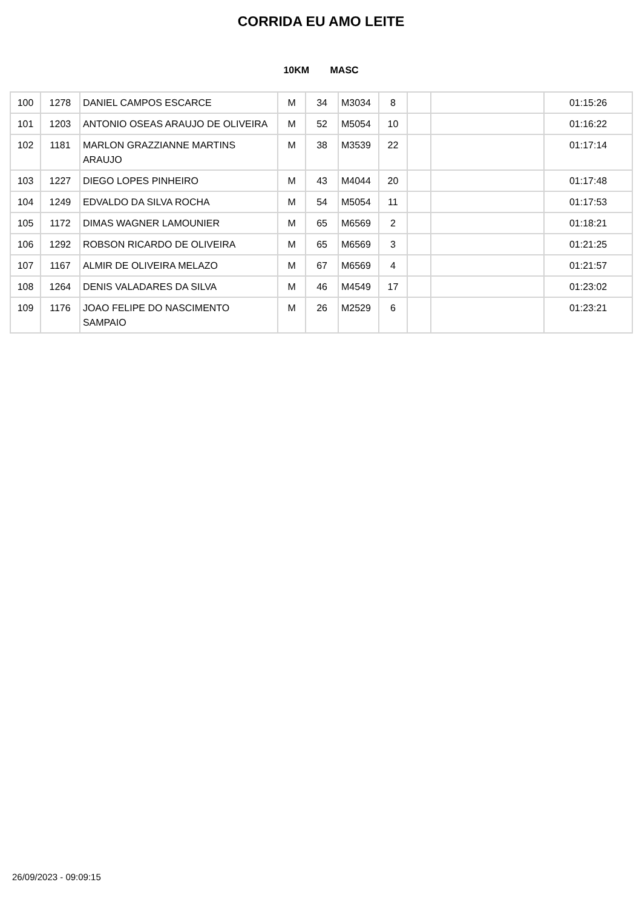CORRIDA EU AMO LEITE
10KM MASC
| 100 | 1278 | DANIEL CAMPOS ESCARCE | M | 34 | M3034 | 8 | | | 01:15:26 |
| 101 | 1203 | ANTONIO OSEAS ARAUJO DE OLIVEIRA | M | 52 | M5054 | 10 | | | 01:16:22 |
| 102 | 1181 | MARLON GRAZZIANNE MARTINS ARAUJO | M | 38 | M3539 | 22 | | | 01:17:14 |
| 103 | 1227 | DIEGO LOPES PINHEIRO | M | 43 | M4044 | 20 | | | 01:17:48 |
| 104 | 1249 | EDVALDO DA SILVA ROCHA | M | 54 | M5054 | 11 | | | 01:17:53 |
| 105 | 1172 | DIMAS WAGNER LAMOUNIER | M | 65 | M6569 | 2 | | | 01:18:21 |
| 106 | 1292 | ROBSON RICARDO DE OLIVEIRA | M | 65 | M6569 | 3 | | | 01:21:25 |
| 107 | 1167 | ALMIR DE OLIVEIRA MELAZO | M | 67 | M6569 | 4 | | | 01:21:57 |
| 108 | 1264 | DENIS VALADARES DA SILVA | M | 46 | M4549 | 17 | | | 01:23:02 |
| 109 | 1176 | JOAO FELIPE DO NASCIMENTO SAMPAIO | M | 26 | M2529 | 6 | | | 01:23:21 |
26/09/2023 - 09:09:15